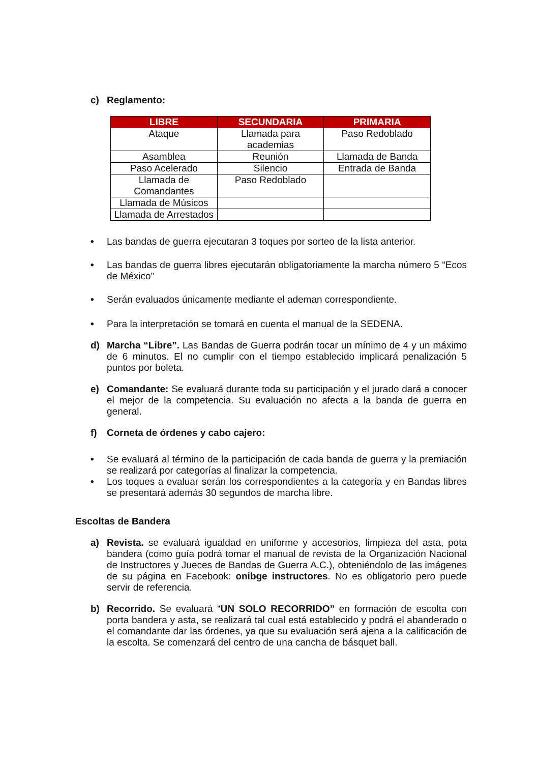c) Reglamento:
| LIBRE | SECUNDARIA | PRIMARIA |
| --- | --- | --- |
| Ataque | Llamada para academias | Paso Redoblado |
| Asamblea | Reunión | Llamada de Banda |
| Paso Acelerado | Silencio | Entrada de Banda |
| Llamada de Comandantes | Paso Redoblado | |
| Llamada de Músicos | | |
| Llamada de Arrestados | | |
• Las bandas de guerra ejecutaran 3 toques por sorteo de la lista anterior.
• Las bandas de guerra libres ejecutarán obligatoriamente la marcha número 5 “Ecos de México”
• Serán evaluados únicamente mediante el ademan correspondiente.
• Para la interpretación se tomará en cuenta el manual de la SEDENA.
d) Marcha “Libre”. Las Bandas de Guerra podrán tocar un mínimo de 4 y un máximo de 6 minutos. El no cumplir con el tiempo establecido implicará penalización 5 puntos por boleta.
e) Comandante: Se evaluará durante toda su participación y el jurado dará a conocer el mejor de la competencia. Su evaluación no afecta a la banda de guerra en general.
f) Corneta de órdenes y cabo cajero:
• Se evaluará al término de la participación de cada banda de guerra y la premiación se realizará por categorías al finalizar la competencia.
• Los toques a evaluar serán los correspondientes a la categoría y en Bandas libres se presentará además 30 segundos de marcha libre.
Escoltas de Bandera
a) Revista. se evaluará igualdad en uniforme y accesorios, limpieza del asta, pota bandera (como guía podrá tomar el manual de revista de la Organización Nacional de Instructores y Jueces de Bandas de Guerra A.C.), obteniéndolo de las imágenes de su página en Facebook: onibge instructores. No es obligatorio pero puede servir de referencia.
b) Recorrido. Se evaluará “UN SOLO RECORRIDO” en formación de escolta con porta bandera y asta, se realizará tal cual está establecido y podrá el abanderado o el comandante dar las órdenes, ya que su evaluación será ajena a la calificación de la escolta. Se comenzará del centro de una cancha de básquet ball.